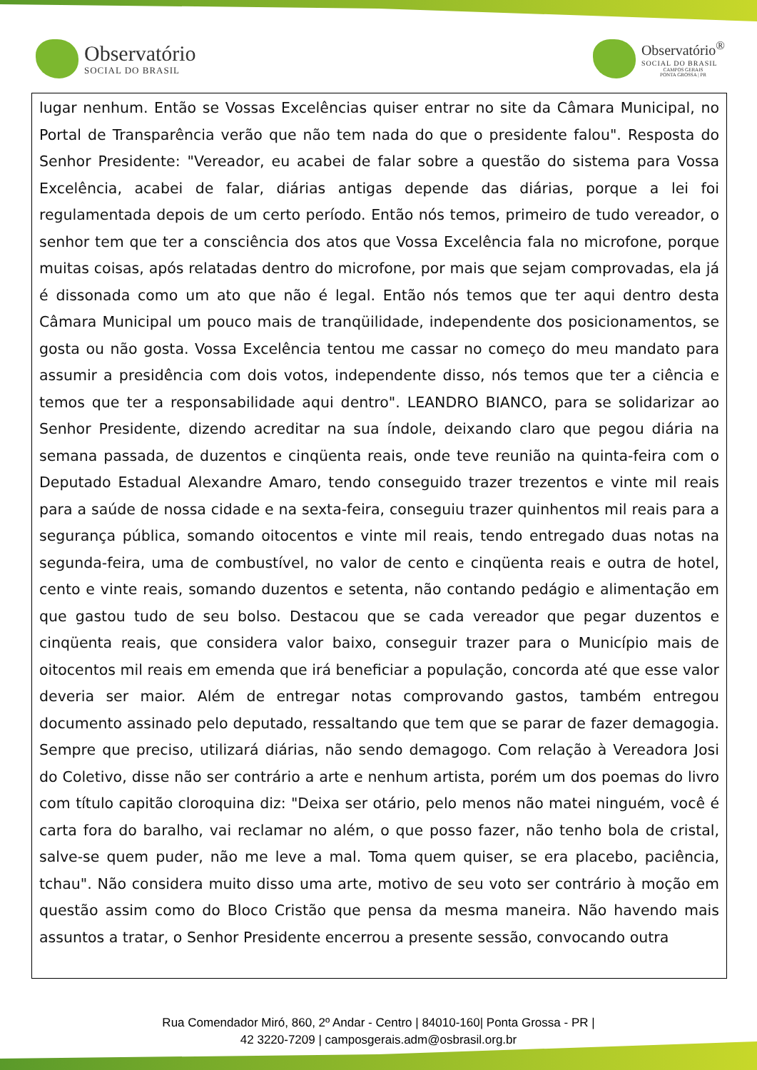Observatório
SOCIAL DO BRASIL
Observatório<sup>®</sup>
SOCIAL DO BRASIL
CAMPOS GERAIS
PONTA GROSSA | PR
lugar nenhum. Então se Vossas Excelências quiser entrar no site da Câmara Municipal, no Portal de Transparência verão que não tem nada do que o presidente falou". Resposta do Senhor Presidente: "Vereador, eu acabei de falar sobre a questão do sistema para Vossa Excelência, acabei de falar, diárias antigas depende das diárias, porque a lei foi regulamentada depois de um certo período. Então nós temos, primeiro de tudo vereador, o senhor tem que ter a consciência dos atos que Vossa Excelência fala no microfone, porque muitas coisas, após relatadas dentro do microfone, por mais que sejam comprovadas, ela já é dissonada como um ato que não é legal. Então nós temos que ter aqui dentro desta Câmara Municipal um pouco mais de tranqüilidade, independente dos posicionamentos, se gosta ou não gosta. Vossa Excelência tentou me cassar no começo do meu mandato para assumir a presidência com dois votos, independente disso, nós temos que ter a ciência e temos que ter a responsabilidade aqui dentro". LEANDRO BIANCO, para se solidarizar ao Senhor Presidente, dizendo acreditar na sua índole, deixando claro que pegou diária na semana passada, de duzentos e cinqüenta reais, onde teve reunião na quinta-feira com o Deputado Estadual Alexandre Amaro, tendo conseguido trazer trezentos e vinte mil reais para a saúde de nossa cidade e na sexta-feira, conseguiu trazer quinhentos mil reais para a segurança pública, somando oitocentos e vinte mil reais, tendo entregado duas notas na segunda-feira, uma de combustível, no valor de cento e cinqüenta reais e outra de hotel, cento e vinte reais, somando duzentos e setenta, não contando pedágio e alimentação em que gastou tudo de seu bolso. Destacou que se cada vereador que pegar duzentos e cinqüenta reais, que considera valor baixo, conseguir trazer para o Município mais de oitocentos mil reais em emenda que irá beneficiar a população, concorda até que esse valor deveria ser maior. Além de entregar notas comprovando gastos, também entregou documento assinado pelo deputado, ressaltando que tem que se parar de fazer demagogia. Sempre que preciso, utilizará diárias, não sendo demagogo. Com relação à Vereadora Josi do Coletivo, disse não ser contrário a arte e nenhum artista, porém um dos poemas do livro com título capitão cloroquina diz: "Deixa ser otário, pelo menos não matei ninguém, você é carta fora do baralho, vai reclamar no além, o que posso fazer, não tenho bola de cristal, salve-se quem puder, não me leve a mal. Toma quem quiser, se era placebo, paciência, tchau". Não considera muito disso uma arte, motivo de seu voto ser contrário à moção em questão assim como do Bloco Cristão que pensa da mesma maneira. Não havendo mais assuntos a tratar, o Senhor Presidente encerrou a presente sessão, convocando outra
Rua Comendador Miró, 860, 2º Andar - Centro | 84010-160| Ponta Grossa - PR |
42 3220-7209 | camposgerais.adm@osbrasil.org.br